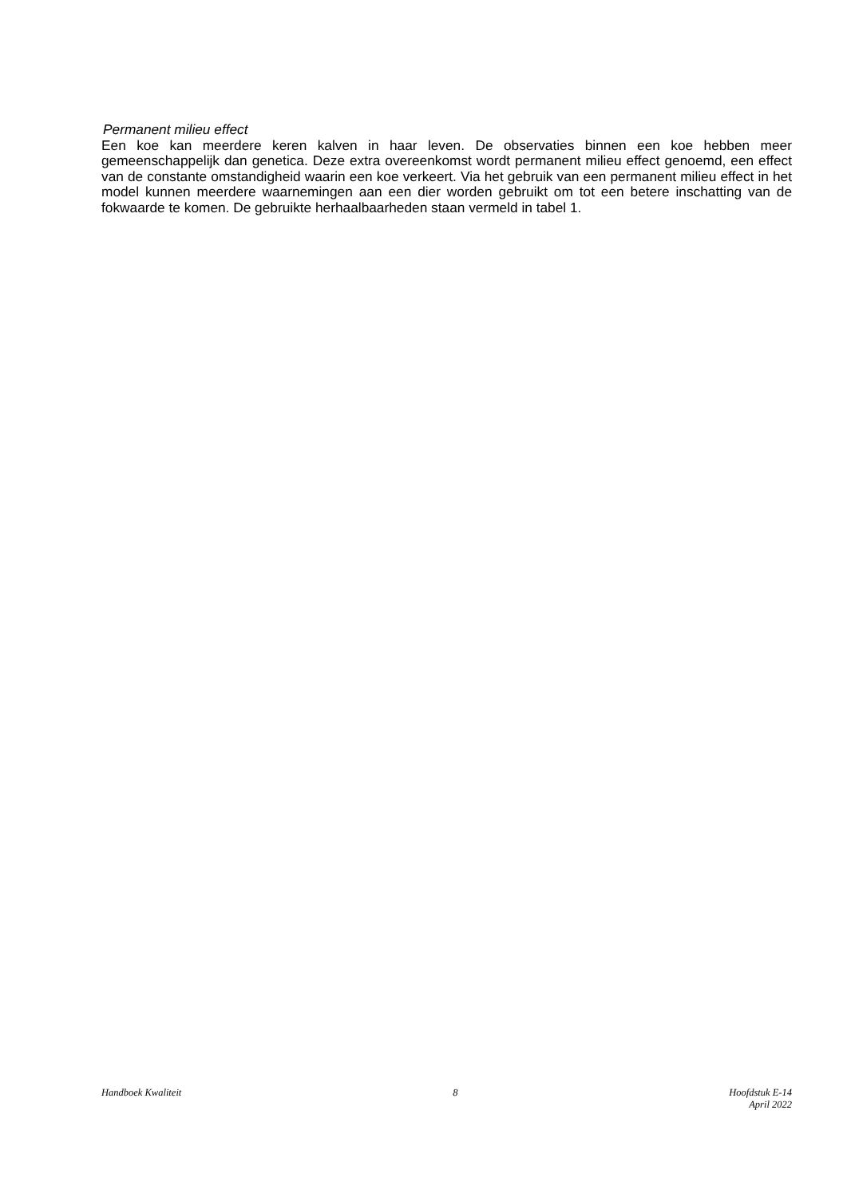Permanent milieu effect
Een koe kan meerdere keren kalven in haar leven. De observaties binnen een koe hebben meer gemeenschappelijk dan genetica. Deze extra overeenkomst wordt permanent milieu effect genoemd, een effect van de constante omstandigheid waarin een koe verkeert. Via het gebruik van een permanent milieu effect in het model kunnen meerdere waarnemingen aan een dier worden gebruikt om tot een betere inschatting van de fokwaarde te komen. De gebruikte herhaalbaarheden staan vermeld in tabel 1.
Handboek Kwaliteit 8 Hoofdstuk E-14
April 2022